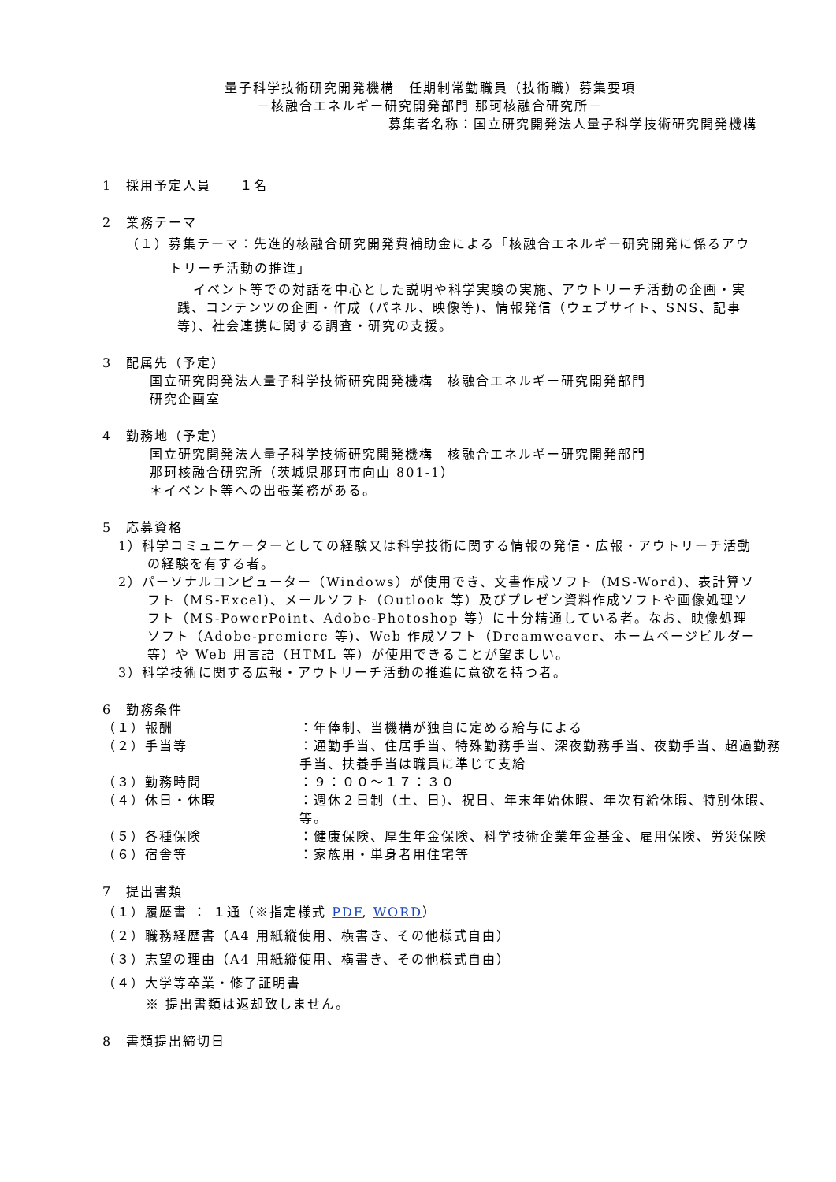量子科学技術研究開発機構　任期制常勤職員（技術職）募集要項
－核融合エネルギー研究開発部門 那珂核融合研究所－
募集者名称：国立研究開発法人量子科学技術研究開発機構
1　採用予定人員　　１名
2　業務テーマ
（１）募集テーマ：先進的核融合研究開発費補助金による「核融合エネルギー研究開発に係るアウトリーチ活動の推進」
イベント等での対話を中心とした説明や科学実験の実施、アウトリーチ活動の企画・実践、コンテンツの企画・作成（パネル、映像等)、情報発信（ウェブサイト、SNS、記事等)、社会連携に関する調査・研究の支援。
3　配属先（予定）
国立研究開発法人量子科学技術研究開発機構　核融合エネルギー研究開発部門
研究企画室
4　勤務地（予定）
国立研究開発法人量子科学技術研究開発機構　核融合エネルギー研究開発部門
那珂核融合研究所（茨城県那珂市向山 801-1）
＊イベント等への出張業務がある。
5　応募資格
1）科学コミュニケーターとしての経験又は科学技術に関する情報の発信・広報・アウトリーチ活動の経験を有する者。
2）パーソナルコンピューター（Windows）が使用でき、文書作成ソフト（MS-Word)、表計算ソフト（MS-Excel)、メールソフト（Outlook 等）及びプレゼン資料作成ソフトや画像処理ソフト（MS-PowerPoint、Adobe-Photoshop 等）に十分精通している者。なお、映像処理ソフト（Adobe-premiere 等)、Web 作成ソフト（Dreamweaver、ホームページビルダー等）や Web 用言語（HTML 等）が使用できることが望ましい。
3）科学技術に関する広報・アウトリーチ活動の推進に意欲を持つ者。
6　勤務条件
| （１）報酬 | ：年俸制、当機構が独自に定める給与による |
| （２）手当等 | ：通勤手当、住居手当、特殊勤務手当、深夜勤務手当、夜勤手当、超過勤務手当、扶養手当は職員に準じて支給 |
| （３）勤務時間 | ：９：００～１７：３０ |
| （４）休日・休暇 | ：週休２日制（土、日)、祝日、年末年始休暇、年次有給休暇、特別休暇、等。 |
| （５）各種保険 | ：健康保険、厚生年金保険、科学技術企業年金基金、雇用保険、労災保険 |
| （６）宿舎等 | ：家族用・単身者用住宅等 |
7　提出書類
（１）履歴書 ： １通（※指定様式 PDF, WORD）
（２）職務経歴書（A4 用紙縦使用、横書き、その他様式自由）
（３）志望の理由（A4 用紙縦使用、横書き、その他様式自由）
（４）大学等卒業・修了証明書
※ 提出書類は返却致しません。
8　書類提出締切日